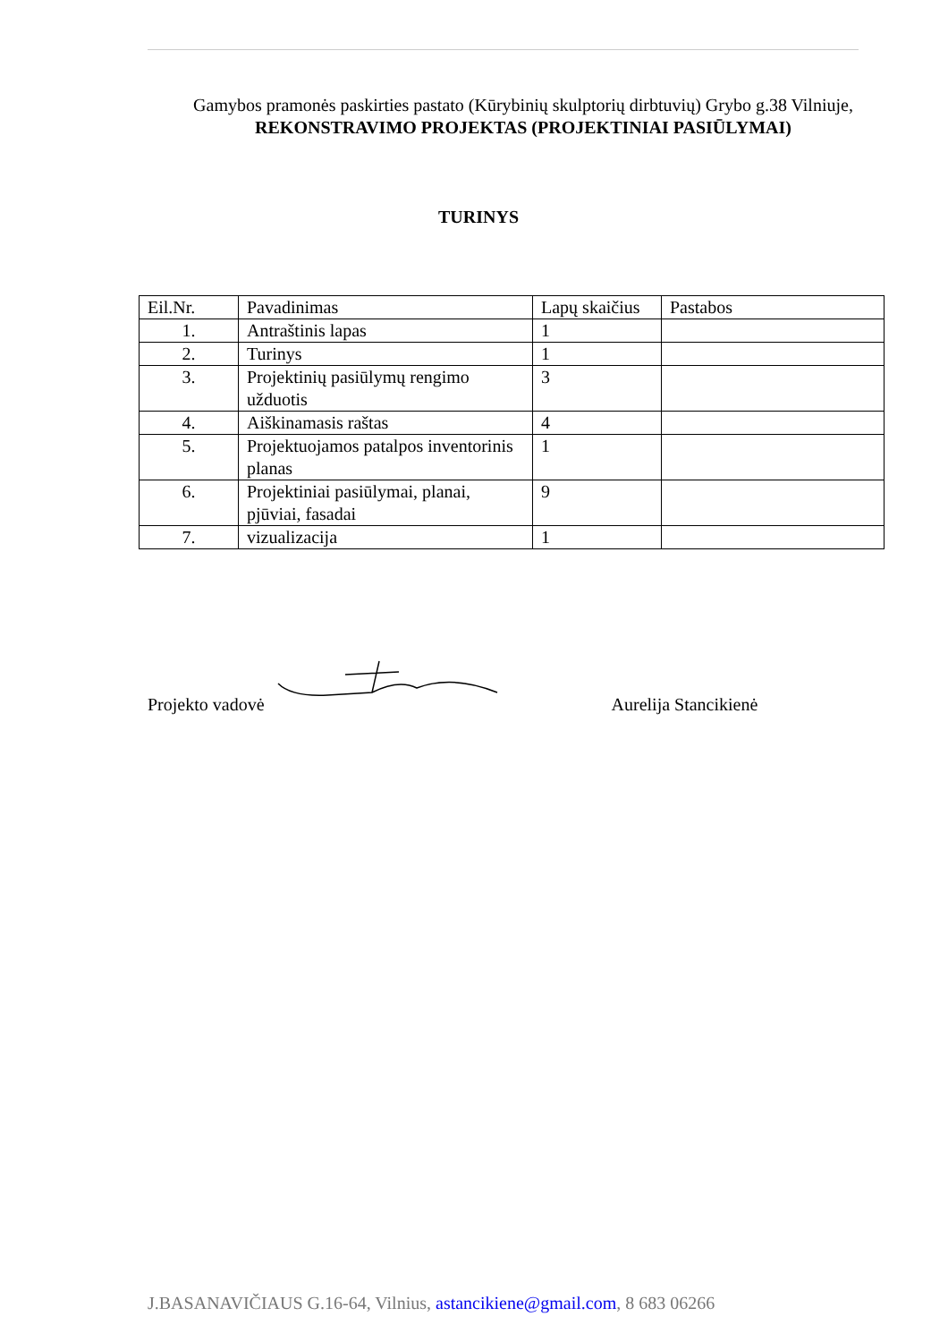Gamybos pramonės paskirties pastato (Kūrybinių skulptorių dirbtuvių) Grybo g.38 Vilniuje,
REKONSTRAVIMO PROJEKTAS (PROJEKTINIAI PASIŪLYMAI)
TURINYS
| Eil.Nr. | Pavadinimas | Lapų skaičius | Pastabos |
| 1. | Antraštinis lapas | 1 | |
| 2. | Turinys | 1 | |
| 3. | Projektinių pasiūlymų rengimo užduotis | 3 | |
| 4. | Aiškinamasis raštas | 4 | |
| 5. | Projektuojamos patalpos inventorinis planas | 1 | |
| 6. | Projektiniai pasiūlymai, planai, pjūviai, fasadai | 9 | |
| 7. | vizualizacija | 1 | |
Projekto vadovė Aurelija Stancikienė
J.BASANAVIČIAUS G.16-64, Vilnius, astancikiene@gmail.com, 8 683 06266